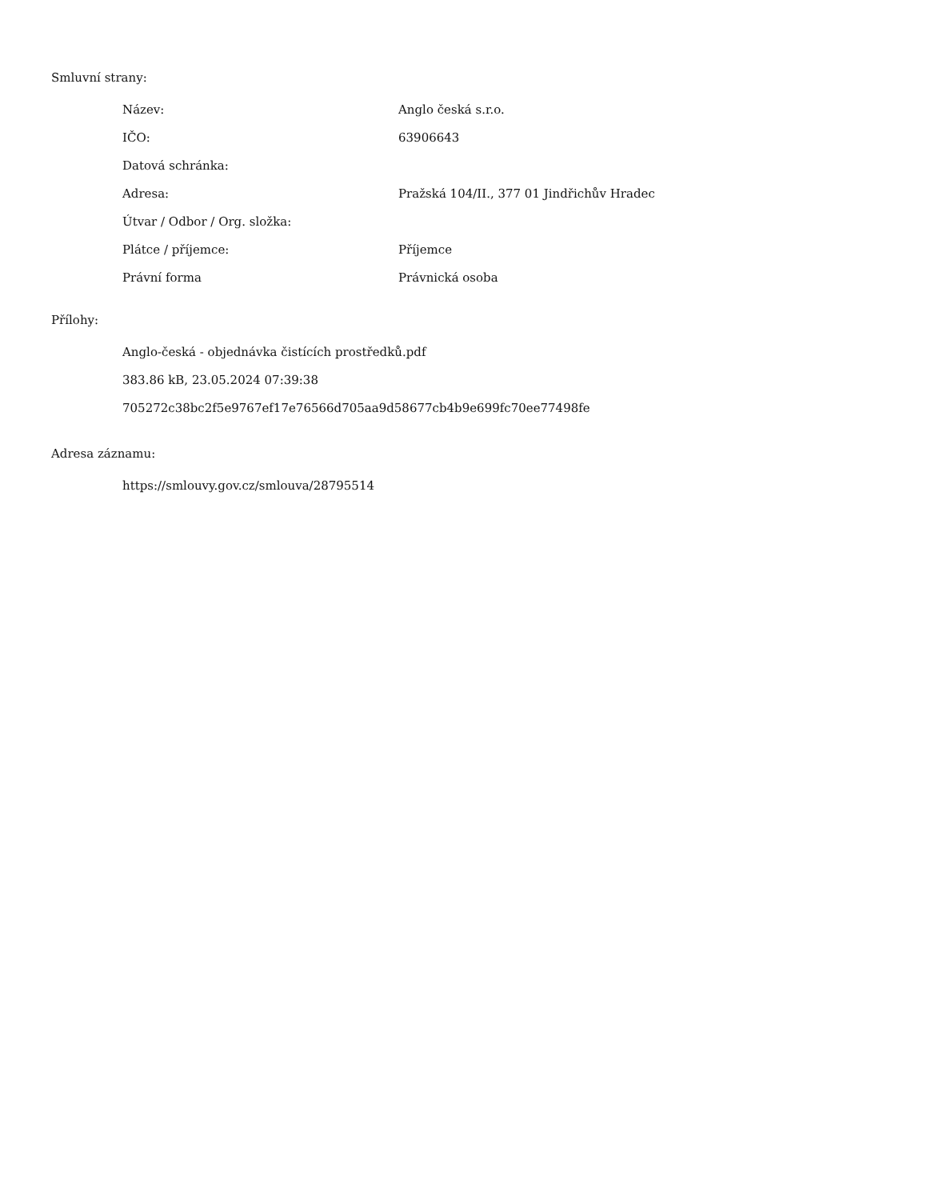Smluvní strany:
| Název: | Anglo česká s.r.o. |
| IČO: | 63906643 |
| Datová schránka: | |
| Adresa: | Pražská 104/II., 377 01 Jindřichův Hradec |
| Útvar / Odbor / Org. složka: | |
| Plátce / příjemce: | Příjemce |
| Právní forma | Právnická osoba |
Přílohy:
Anglo-česká - objednávka čistících prostředků.pdf
383.86 kB, 23.05.2024 07:39:38
705272c38bc2f5e9767ef17e76566d705aa9d58677cb4b9e699fc70ee77498fe
Adresa záznamu:
https://smlouvy.gov.cz/smlouva/28795514